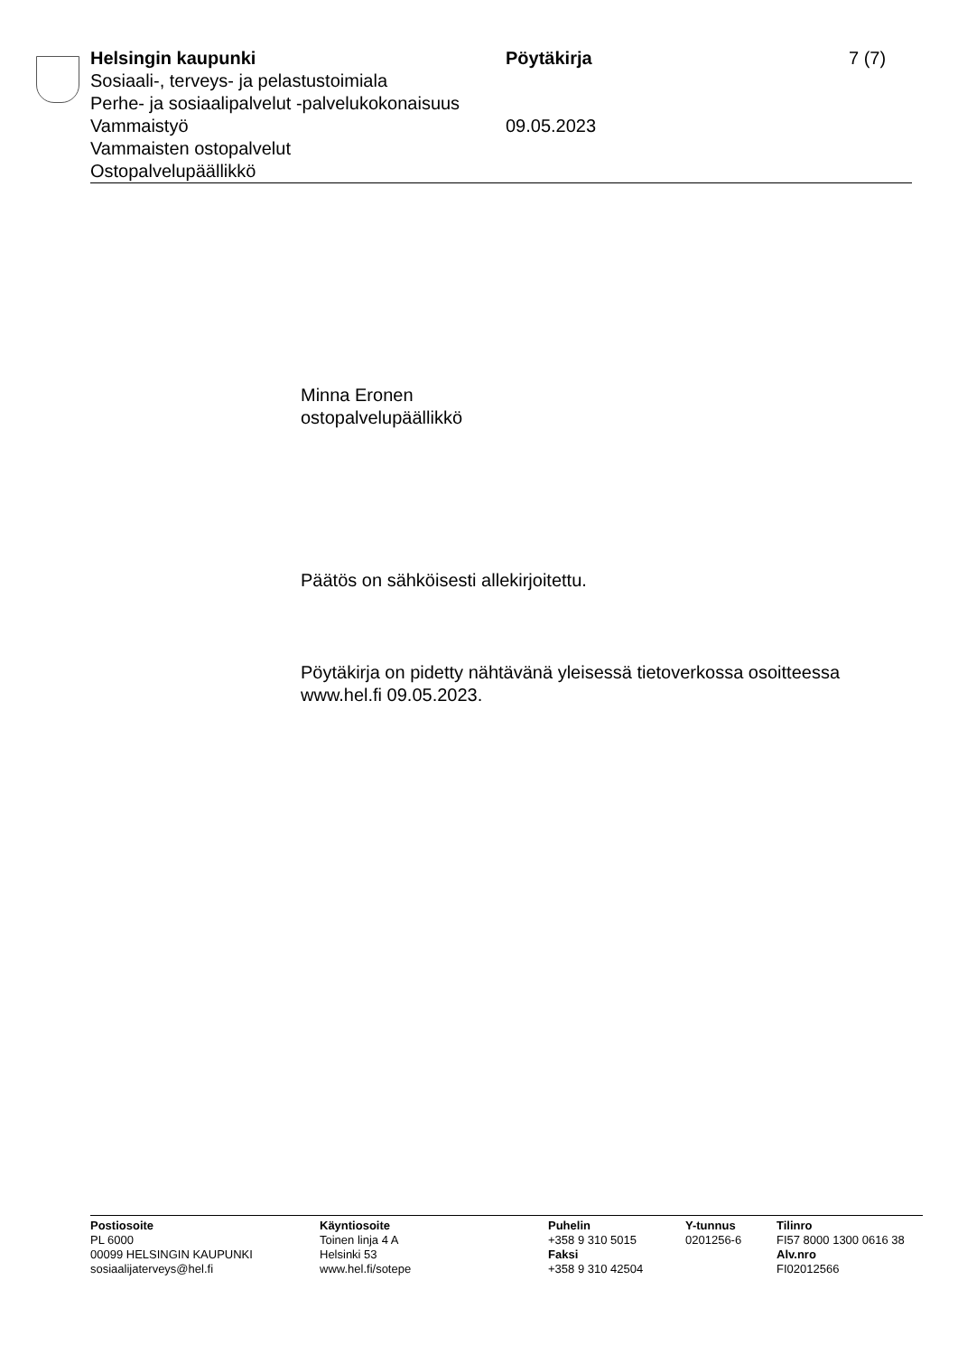Helsingin kaupunki Pöytäkirja 7 (7)
Sosiaali-, terveys- ja pelastustoimiala
Perhe- ja sosiaalipalvelut -palvelukokonaisuus
Vammaistyö 09.05.2023
Vammaisten ostopalvelut
Ostopalvelupäällikkö
Minna Eronen
ostopalvelupäällikkö
Päätös on sähköisesti allekirjoitettu.
Pöytäkirja on pidetty nähtävänä yleisessä tietoverkossa osoitteessa
www.hel.fi 09.05.2023.
Postiosoite
PL 6000
00099 HELSINGIN KAUPUNKI
sosiaalijaterveys@hel.fi
Käyntiosoite
Toinen linja 4 A
Helsinki 53
www.hel.fi/sotepe
Puhelin
+358 9 310 5015
Faksi
+358 9 310 42504
Y-tunnus
0201256-6
Tilinro
FI57 8000 1300 0616 38
Alv.nro
FI02012566